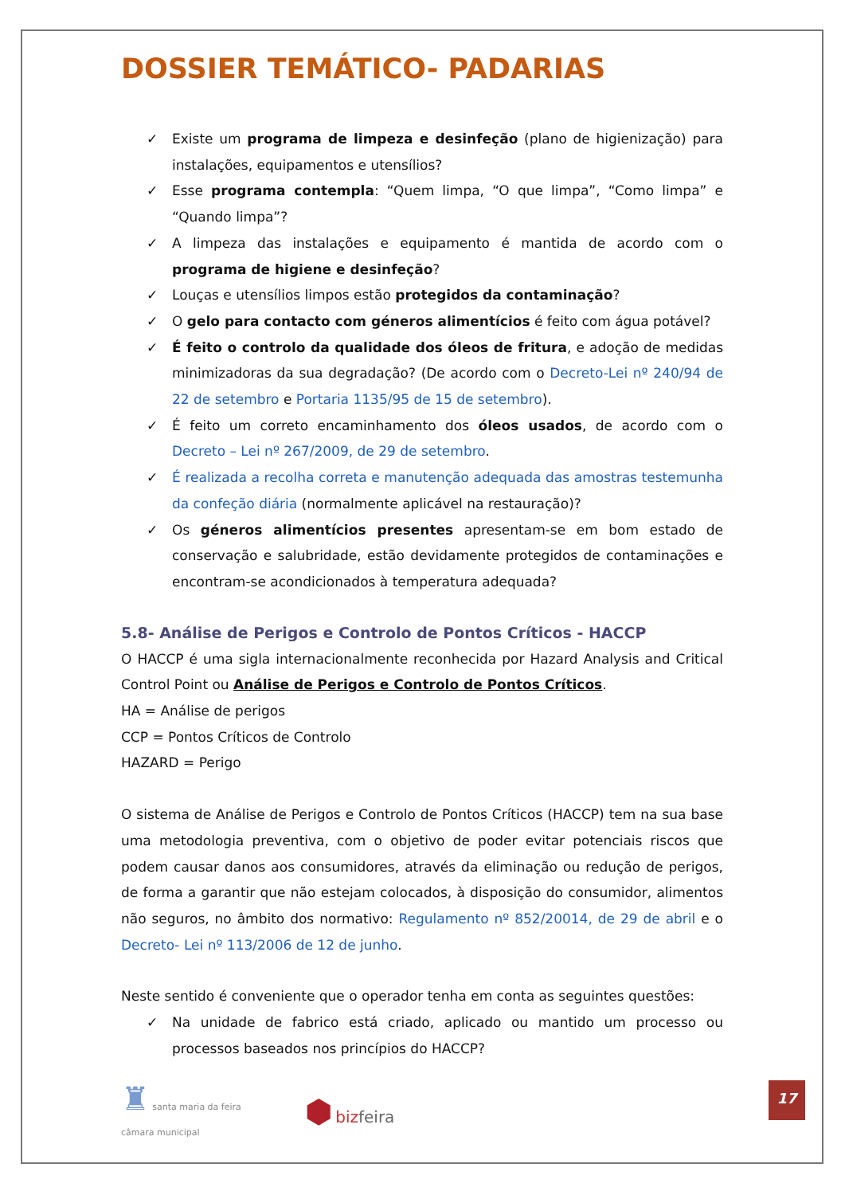DOSSIER TEMÁTICO- PADARIAS
✓ Existe um programa de limpeza e desinfeção (plano de higienização) para instalações, equipamentos e utensílios?
✓ Esse programa contempla: “Quem limpa, “O que limpa”, “Como limpa” e “Quando limpa”?
✓ A limpeza das instalações e equipamento é mantida de acordo com o programa de higiene e desinfeção?
✓ Louças e utensílios limpos estão protegidos da contaminação?
✓ O gelo para contacto com géneros alimentícios é feito com água potável?
✓ É feito o controlo da qualidade dos óleos de fritura, e adoção de medidas minimizadoras da sua degradação? (De acordo com o Decreto-Lei nº 240/94 de 22 de setembro e Portaria 1135/95 de 15 de setembro).
✓ É feito um correto encaminhamento dos óleos usados, de acordo com o Decreto – Lei nº 267/2009, de 29 de setembro.
✓ É realizada a recolha correta e manutenção adequada das amostras testemunha da confeção diária (normalmente aplicável na restauração)?
✓ Os géneros alimentícios presentes apresentam-se em bom estado de conservação e salubridade, estão devidamente protegidos de contaminações e encontram-se acondicionados à temperatura adequada?
5.8- Análise de Perigos e Controlo de Pontos Críticos - HACCP
O HACCP é uma sigla internacionalmente reconhecida por Hazard Analysis and Critical Control Point ou Análise de Perigos e Controlo de Pontos Críticos.
HA = Análise de perigos
CCP = Pontos Críticos de Controlo
HAZARD = Perigo
O sistema de Análise de Perigos e Controlo de Pontos Críticos (HACCP) tem na sua base uma metodologia preventiva, com o objetivo de poder evitar potenciais riscos que podem causar danos aos consumidores, através da eliminação ou redução de perigos, de forma a garantir que não estejam colocados, à disposição do consumidor, alimentos não seguros, no âmbito dos normativo: Regulamento nº 852/20014, de 29 de abril e o Decreto- Lei nº 113/2006 de 12 de junho.
Neste sentido é conveniente que o operador tenha em conta as seguintes questões:
✓ Na unidade de fabrico está criado, aplicado ou mantido um processo ou processos baseados nos princípios do HACCP?
♜ santa maria da feira
câmara municipal
⬢ biz feira
17